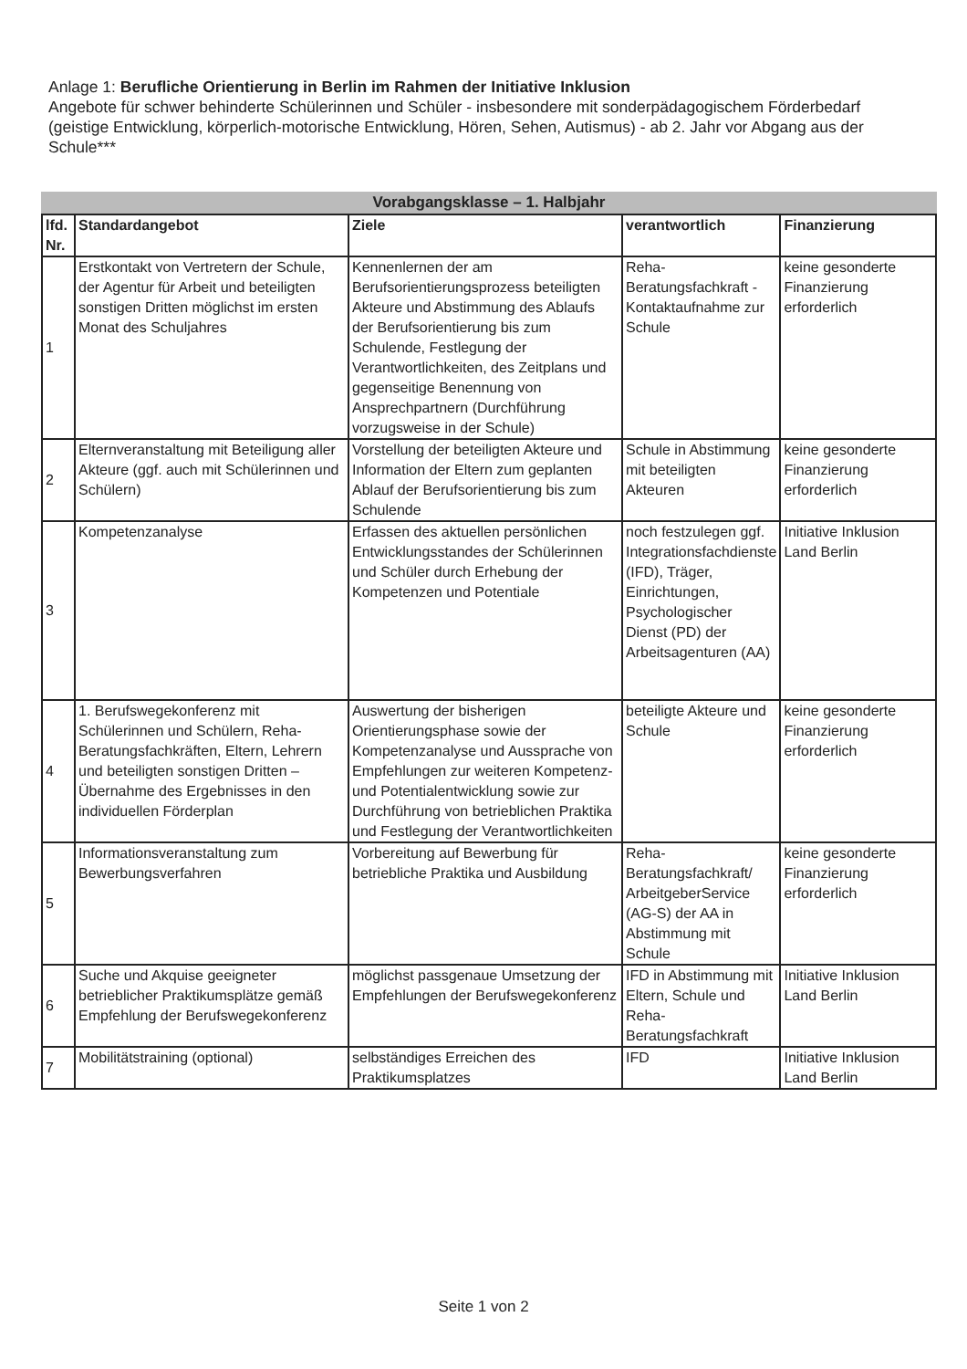Anlage 1: Berufliche Orientierung in Berlin im Rahmen der Initiative Inklusion
Angebote für schwer behinderte Schülerinnen und Schüler - insbesondere mit sonderpädagogischem Förderbedarf (geistige Entwicklung, körperlich-motorische Entwicklung, Hören, Sehen, Autismus) - ab 2. Jahr vor Abgang aus der Schule***
Vorabgangsklasse – 1. Halbjahr
| lfd. Nr. | Standardangebot | Ziele | verantwortlich | Finanzierung |
| --- | --- | --- | --- | --- |
| 1 | Erstkontakt von Vertretern der Schule, der Agentur für Arbeit und beteiligten sonstigen Dritten möglichst im ersten Monat des Schuljahres | Kennenlernen der am Berufsorientierungsprozess beteiligten Akteure und Abstimmung des Ablaufs der Berufsorientierung bis zum Schulende, Festlegung der Verantwortlichkeiten, des Zeitplans und gegenseitige Benennung von Ansprechpartnern (Durchführung vorzugsweise in der Schule) | Reha-Beratungsfachkraft - Kontaktaufnahme zur Schule | keine gesonderte Finanzierung erforderlich |
| 2 | Elternveranstaltung mit Beteiligung aller Akteure (ggf. auch mit Schülerinnen und Schülern) | Vorstellung der beteiligten Akteure und Information der Eltern zum geplanten Ablauf der Berufsorientierung bis zum Schulende | Schule in Abstimmung mit beteiligten Akteuren | keine gesonderte Finanzierung erforderlich |
| 3 | Kompetenzanalyse | Erfassen des aktuellen persönlichen Entwicklungsstandes der Schülerinnen und Schüler durch Erhebung der Kompetenzen und Potentiale | noch festzulegen ggf. Integrationsfachdienste (IFD), Träger, Einrichtungen, Psychologischer Dienst (PD) der Arbeitsagenturen (AA) | Initiative Inklusion Land Berlin |
| 4 | 1. Berufswegekonferenz mit Schülerinnen und Schülern, Reha-Beratungsfachkräften, Eltern, Lehrern und beteiligten sonstigen Dritten – Übernahme des Ergebnisses in den individuellen Förderplan | Auswertung der bisherigen Orientierungsphase sowie der Kompetenzanalyse und Aussprache von Empfehlungen zur weiteren Kompetenz- und Potentialentwicklung sowie zur Durchführung von betrieblichen Praktika und Festlegung der Verantwortlichkeiten | beteiligte Akteure und Schule | keine gesonderte Finanzierung erforderlich |
| 5 | Informationsveranstaltung zum Bewerbungsverfahren | Vorbereitung auf Bewerbung für betriebliche Praktika und Ausbildung | Reha-Beratungsfachkraft/ ArbeitgeberService (AG-S) der AA in Abstimmung mit Schule | keine gesonderte Finanzierung erforderlich |
| 6 | Suche und Akquise geeigneter betrieblicher Praktikumsplätze gemäß Empfehlung der Berufswegekonferenz | möglichst passgenaue Umsetzung der Empfehlungen der Berufswegekonferenz | IFD in Abstimmung mit Eltern, Schule und Reha-Beratungsfachkraft | Initiative Inklusion Land Berlin |
| 7 | Mobilitätstraining (optional) | selbständiges Erreichen des Praktikumsplatzes | IFD | Initiative Inklusion Land Berlin |
Seite 1 von 2